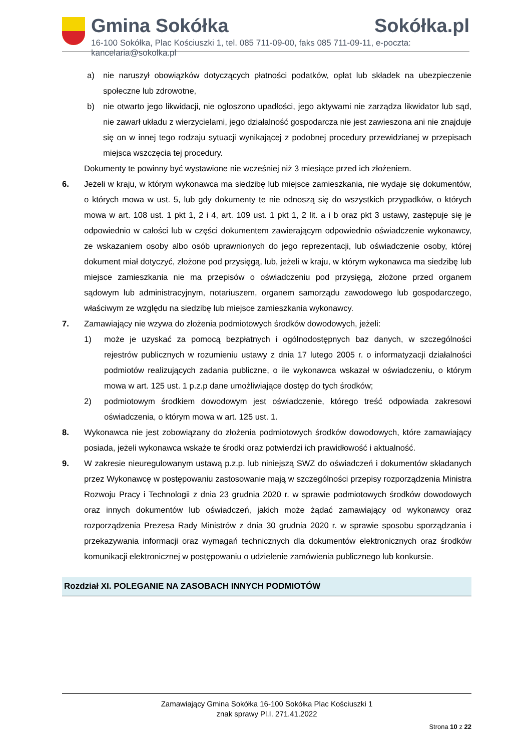Gmina Sokółka Sokółka.pl
16-100 Sokółka, Plac Kościuszki 1, tel. 085 711-09-00, faks 085 711-09-11, e-poczta: kancelaria@sokolka.pl
a) nie naruszył obowiązków dotyczących płatności podatków, opłat lub składek na ubezpieczenie społeczne lub zdrowotne,
b) nie otwarto jego likwidacji, nie ogłoszono upadłości, jego aktywami nie zarządza likwidator lub sąd, nie zawarł układu z wierzycielami, jego działalność gospodarcza nie jest zawieszona ani nie znajduje się on w innej tego rodzaju sytuacji wynikającej z podobnej procedury przewidzianej w przepisach miejsca wszczęcia tej procedury.
Dokumenty te powinny być wystawione nie wcześniej niż 3 miesiące przed ich złożeniem.
6. Jeżeli w kraju, w którym wykonawca ma siedzibę lub miejsce zamieszkania, nie wydaje się dokumentów, o których mowa w ust. 5, lub gdy dokumenty te nie odnoszą się do wszystkich przypadków, o których mowa w art. 108 ust. 1 pkt 1, 2 i 4, art. 109 ust. 1 pkt 1, 2 lit. a i b oraz pkt 3 ustawy, zastępuje się je odpowiednio w całości lub w części dokumentem zawierającym odpowiednio oświadczenie wykonawcy, ze wskazaniem osoby albo osób uprawnionych do jego reprezentacji, lub oświadczenie osoby, której dokument miał dotyczyć, złożone pod przysięgą, lub, jeżeli w kraju, w którym wykonawca ma siedzibę lub miejsce zamieszkania nie ma przepisów o oświadczeniu pod przysięgą, złożone przed organem sądowym lub administracyjnym, notariuszem, organem samorządu zawodowego lub gospodarczego, właściwym ze względu na siedzibę lub miejsce zamieszkania wykonawcy.
7. Zamawiający nie wzywa do złożenia podmiotowych środków dowodowych, jeżeli:
1) może je uzyskać za pomocą bezpłatnych i ogólnodostępnych baz danych, w szczególności rejestrów publicznych w rozumieniu ustawy z dnia 17 lutego 2005 r. o informatyzacji działalności podmiotów realizujących zadania publiczne, o ile wykonawca wskazał w oświadczeniu, o którym mowa w art. 125 ust. 1 p.z.p dane umożliwiające dostęp do tych środków;
2) podmiotowym środkiem dowodowym jest oświadczenie, którego treść odpowiada zakresowi oświadczenia, o którym mowa w art. 125 ust. 1.
8. Wykonawca nie jest zobowiązany do złożenia podmiotowych środków dowodowych, które zamawiający posiada, jeżeli wykonawca wskaże te środki oraz potwierdzi ich prawidłowość i aktualność.
9. W zakresie nieuregulowanym ustawą p.z.p. lub niniejszą SWZ do oświadczeń i dokumentów składanych przez Wykonawcę w postępowaniu zastosowanie mają w szczególności przepisy rozporządzenia Ministra Rozwoju Pracy i Technologii z dnia 23 grudnia 2020 r. w sprawie podmiotowych środków dowodowych oraz innych dokumentów lub oświadczeń, jakich może żądać zamawiający od wykonawcy oraz rozporządzenia Prezesa Rady Ministrów z dnia 30 grudnia 2020 r. w sprawie sposobu sporządzania i przekazywania informacji oraz wymagań technicznych dla dokumentów elektronicznych oraz środków komunikacji elektronicznej w postępowaniu o udzielenie zamówienia publicznego lub konkursie.
Rozdział XI. POLEGANIE NA ZASOBACH INNYCH PODMIOTÓW
Zamawiający Gmina Sokółka 16-100 Sokółka Plac Kościuszki 1
znak sprawy Pl.I. 271.41.2022
Strona 10 z 22